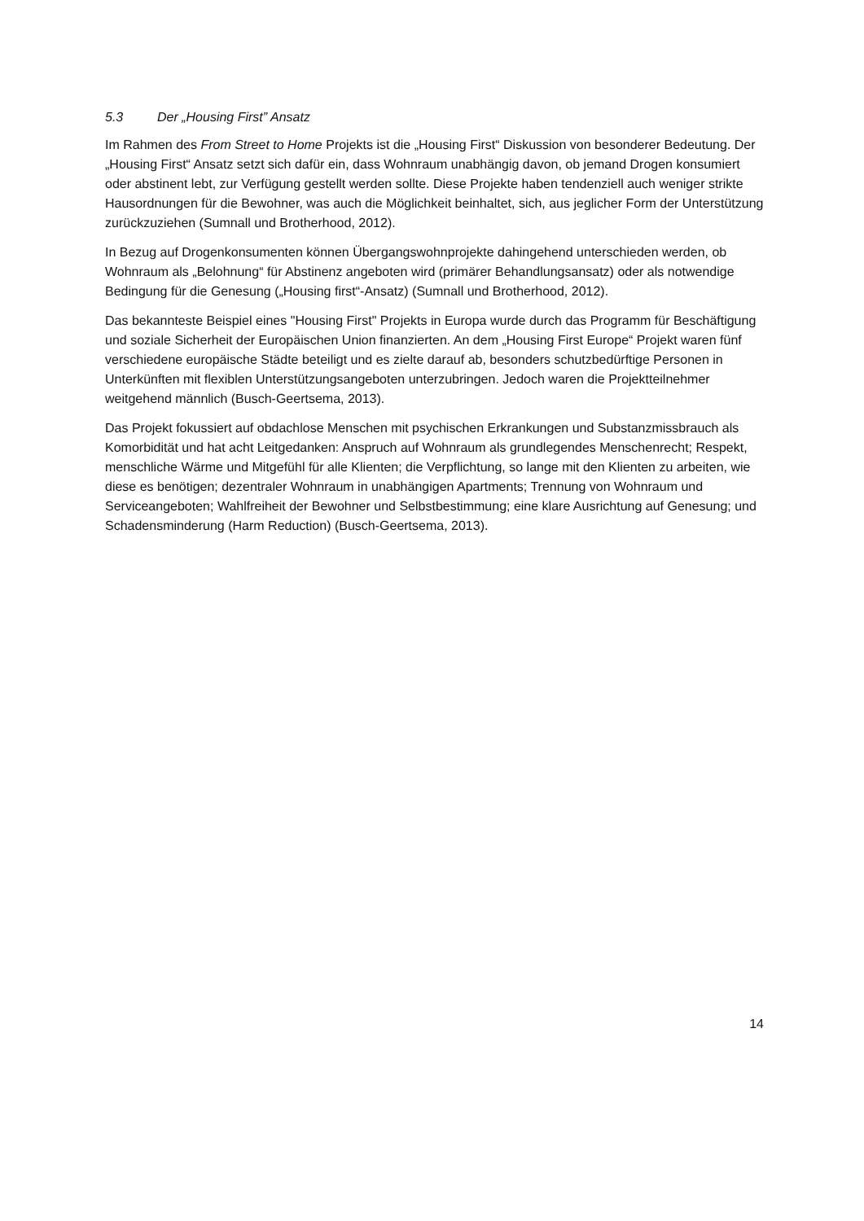5.3 Der „Housing First” Ansatz
Im Rahmen des From Street to Home Projekts ist die „Housing First“ Diskussion von besonderer Bedeutung. Der „Housing First“ Ansatz setzt sich dafür ein, dass Wohnraum unabhängig davon, ob jemand Drogen konsumiert oder abstinent lebt, zur Verfügung gestellt werden sollte. Diese Projekte haben tendenziell auch weniger strikte Hausordnungen für die Bewohner, was auch die Möglichkeit beinhaltet, sich, aus jeglicher Form der Unterstützung zurückzuziehen (Sumnall und Brotherhood, 2012).
In Bezug auf Drogenkonsumenten können Übergangswohnprojekte dahingehend unterschieden werden, ob Wohnraum als „Belohnung“ für Abstinenz angeboten wird (primärer Behandlungsansatz) oder als notwendige Bedingung für die Genesung („Housing first“-Ansatz) (Sumnall und Brotherhood, 2012).
Das bekannteste Beispiel eines "Housing First" Projekts in Europa wurde durch das Programm für Beschäftigung und soziale Sicherheit der Europäischen Union finanzierten. An dem „Housing First Europe“ Projekt waren fünf verschiedene europäische Städte beteiligt und es zielte darauf ab, besonders schutzbedürftige Personen in Unterkünften mit flexiblen Unterstützungsangeboten unterzubringen. Jedoch waren die Projektteilnehmer weitgehend männlich (Busch-Geertsema, 2013).
Das Projekt fokussiert auf obdachlose Menschen mit psychischen Erkrankungen und Substanzmissbrauch als Komorbidität und hat acht Leitgedanken: Anspruch auf Wohnraum als grundlegendes Menschenrecht; Respekt, menschliche Wärme und Mitgefühl für alle Klienten; die Verpflichtung, so lange mit den Klienten zu arbeiten, wie diese es benötigen; dezentraler Wohnraum in unabhängigen Apartments; Trennung von Wohnraum und Serviceangeboten; Wahlfreiheit der Bewohner und Selbstbestimmung; eine klare Ausrichtung auf Genesung; und Schadensminderung (Harm Reduction) (Busch-Geertsema, 2013).
14